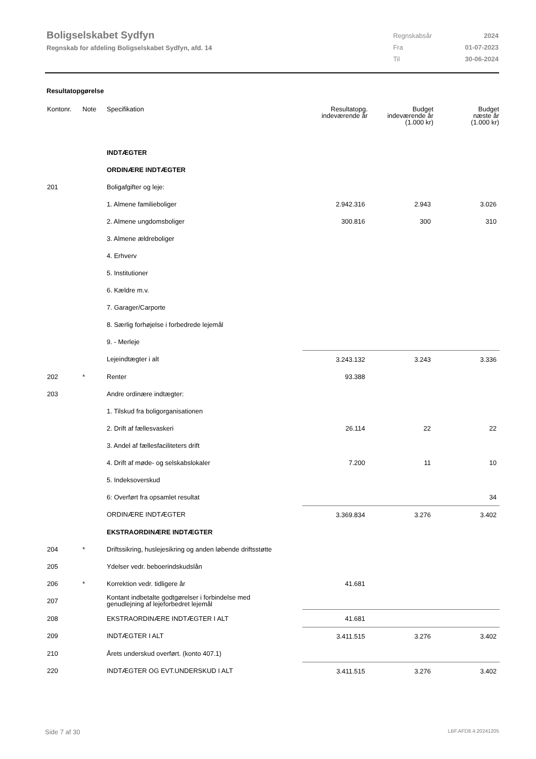Boligselskabet Sydfyn
Regnskab for afdeling Boligselskabet Sydfyn, afd. 14
| Regnskabsår | 2024 |
| Fra | 01-07-2023 |
| Til | 30-06-2024 |
Resultatopgørelse
| Kontonr. | Note | Specifikation | Resultatopg. indeværende år | Budget indeværende år (1.000 kr) | Budget næste år (1.000 kr) |
| --- | --- | --- | --- | --- | --- |
| | | INDTÆGTER | | | |
| | | ORDINÆRE INDTÆGTER | | | |
| 201 | | Boligafgifter og leje: | | | |
| | | 1. Almene familieboliger | 2.942.316 | 2.943 | 3.026 |
| | | 2. Almene ungdomsboliger | 300.816 | 300 | 310 |
| | | 3. Almene ældreboliger | | | |
| | | 4. Erhverv | | | |
| | | 5. Institutioner | | | |
| | | 6. Kældre m.v. | | | |
| | | 7. Garager/Carporte | | | |
| | | 8. Særlig forhøjelse i forbedrede lejemål | | | |
| | | 9. - Merleje | | | |
| | | Lejeindtægter i alt | 3.243.132 | 3.243 | 3.336 |
| 202 | * | Renter | 93.388 | | |
| 203 | | Andre ordinære indtægter: | | | |
| | | 1. Tilskud fra boligorganisationen | | | |
| | | 2. Drift af fællesvaskeri | 26.114 | 22 | 22 |
| | | 3. Andel af fællesfaciliteters drift | | | |
| | | 4. Drift af møde- og selskabslokaler | 7.200 | 11 | 10 |
| | | 5. Indeksoverskud | | | |
| | | 6: Overført fra opsamlet resultat | | | 34 |
| | | ORDINÆRE INDTÆGTER | 3.369.834 | 3.276 | 3.402 |
| | | EKSTRAORDINÆRE INDTÆGTER | | | |
| 204 | * | Driftssikring, huslejesikring og anden løbende driftsstøtte | | | |
| 205 | | Ydelser vedr. beboerindskudslån | | | |
| 206 | * | Korrektion vedr. tidligere år | 41.681 | | |
| 207 | | Kontant indbetalte godtgørelser i forbindelse med genudlejning af lejeforbedret lejemål | | | |
| 208 | | EKSTRAORDINÆRE INDTÆGTER I ALT | 41.681 | | |
| 209 | | INDTÆGTER I ALT | 3.411.515 | 3.276 | 3.402 |
| 210 | | Årets underskud overført. (konto 407.1) | | | |
| 220 | | INDTÆGTER OG EVT.UNDERSKUD I ALT | 3.411.515 | 3.276 | 3.402 |
Side 7 af 30 LBF.AFD8.4.20241205